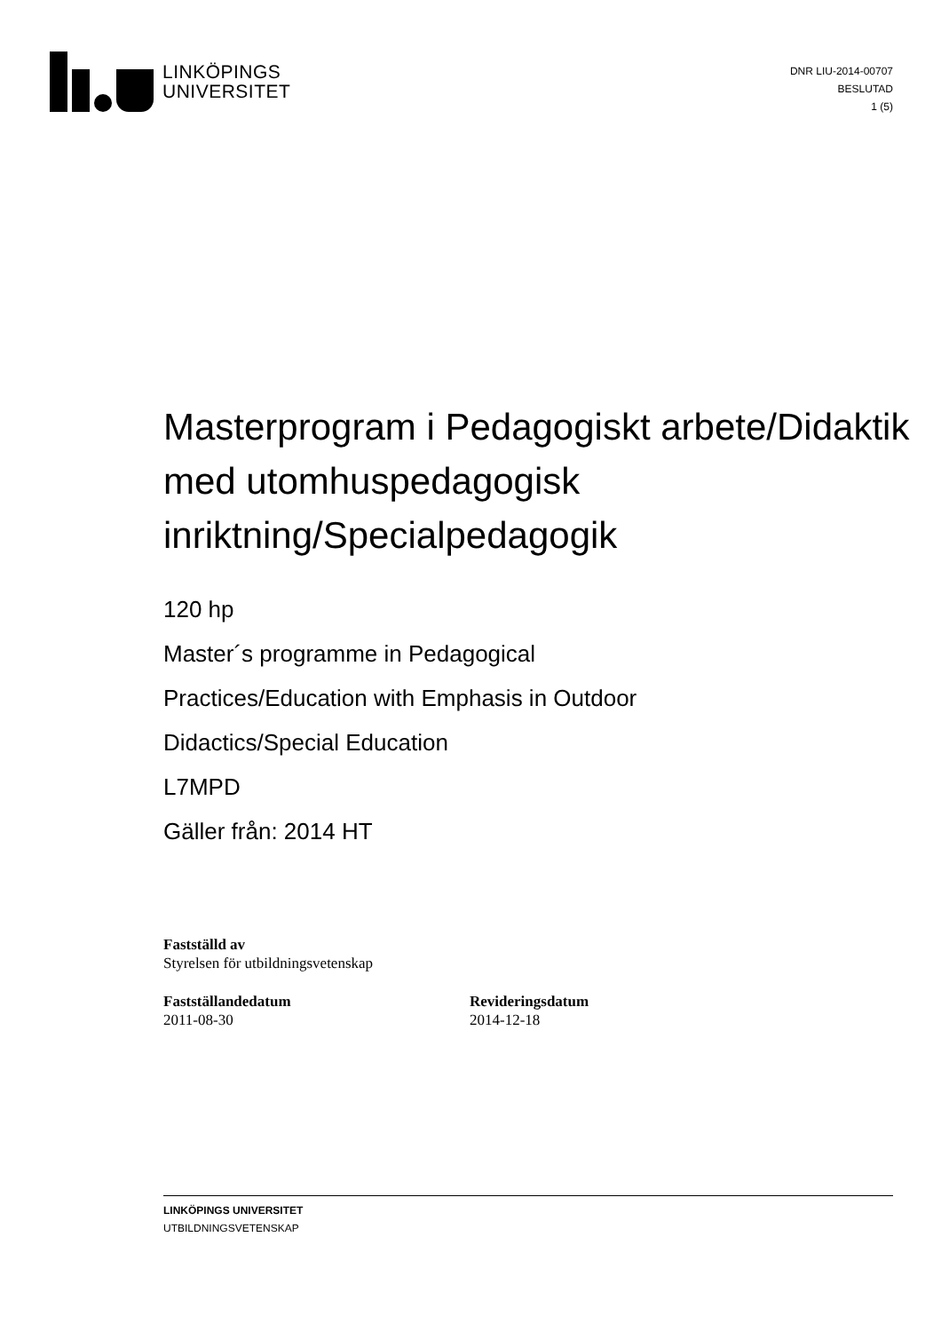LINKÖPINGS
UNIVERSITET
DNR LIU-2014-00707
BESLUTAD
1 (5)
Masterprogram i Pedagogiskt arbete/Didaktik med utomhuspedagogisk inriktning/Specialpedagogik
120 hp
Master´s programme in Pedagogical
Practices/Education with Emphasis in Outdoor
Didactics/Special Education
L7MPD
Gäller från: 2014 HT
Fastställd av
Styrelsen för utbildningsvetenskap
Fastställandedatum
2011-08-30
Revideringsdatum
2014-12-18
LINKÖPINGS UNIVERSITET
UTBILDNINGSVETENSKAP